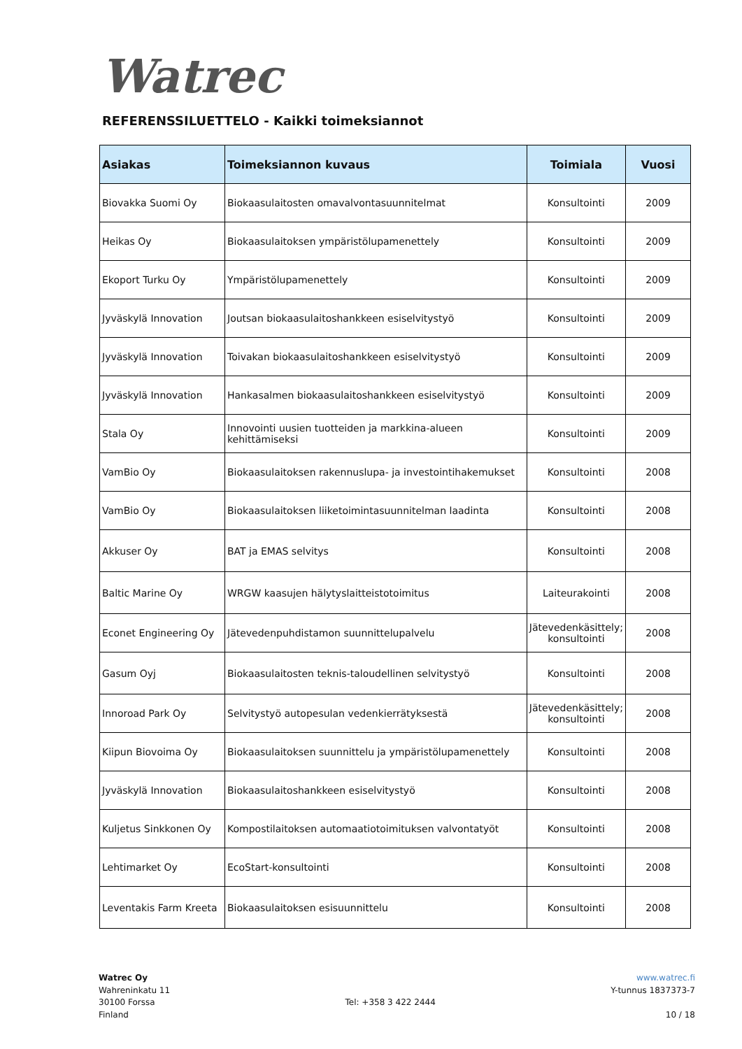Watrec
REFERENSSILUETTELO - Kaikki toimeksiannot
| Asiakas | Toimeksiannon kuvaus | Toimiala | Vuosi |
| --- | --- | --- | --- |
| Biovakka Suomi Oy | Biokaasulaitosten omavalvontasuunnitelmat | Konsultointi | 2009 |
| Heikas Oy | Biokaasulaitoksen ympäristölupamenettely | Konsultointi | 2009 |
| Ekoport Turku Oy | Ympäristölupamenettely | Konsultointi | 2009 |
| Jyväskylä Innovation | Joutsan biokaasulaitoshankkeen esiselvitystyö | Konsultointi | 2009 |
| Jyväskylä Innovation | Toivakan biokaasulaitoshankkeen esiselvitystyö | Konsultointi | 2009 |
| Jyväskylä Innovation | Hankasalmen biokaasulaitoshankkeen esiselvitystyö | Konsultointi | 2009 |
| Stala Oy | Innovointi uusien tuotteiden ja markkina-alueen kehittämiseksi | Konsultointi | 2009 |
| VamBio Oy | Biokaasulaitoksen rakennuslupa- ja investointihakemukset | Konsultointi | 2008 |
| VamBio Oy | Biokaasulaitoksen liiketoimintasuunnitelman laadinta | Konsultointi | 2008 |
| Akkuser Oy | BAT ja EMAS selvitys | Konsultointi | 2008 |
| Baltic Marine Oy | WRGW kaasujen hälytyslaitteistotoimitus | Laiteurakointi | 2008 |
| Econet Engineering Oy | Jätevedenpuhdistamon suunnittelupalvelu | Jätevedenkäsittely; konsultointi | 2008 |
| Gasum Oyj | Biokaasulaitosten teknis-taloudellinen selvitystyö | Konsultointi | 2008 |
| Innoroad Park Oy | Selvitystyö autopesulan vedenkierrätyksestä | Jätevedenkäsittely; konsultointi | 2008 |
| Kiipun Biovoima Oy | Biokaasulaitoksen suunnittelu ja ympäristölupamenettely | Konsultointi | 2008 |
| Jyväskylä Innovation | Biokaasulaitoshankkeen esiselvitystyö | Konsultointi | 2008 |
| Kuljetus Sinkkonen Oy | Kompostilaitoksen automaatiotoimituksen valvontatyöt | Konsultointi | 2008 |
| Lehtimarket Oy | EcoStart-konsultointi | Konsultointi | 2008 |
| Leventakis Farm Kreeta | Biokaasulaitoksen esisuunnittelu | Konsultointi | 2008 |
Watrec Oy
Wahreninkatu 11
30100 Forssa
Finland
Tel: +358 3 422 2444 www.watrec.fi
Y-tunnus 1837373-7
10 / 18